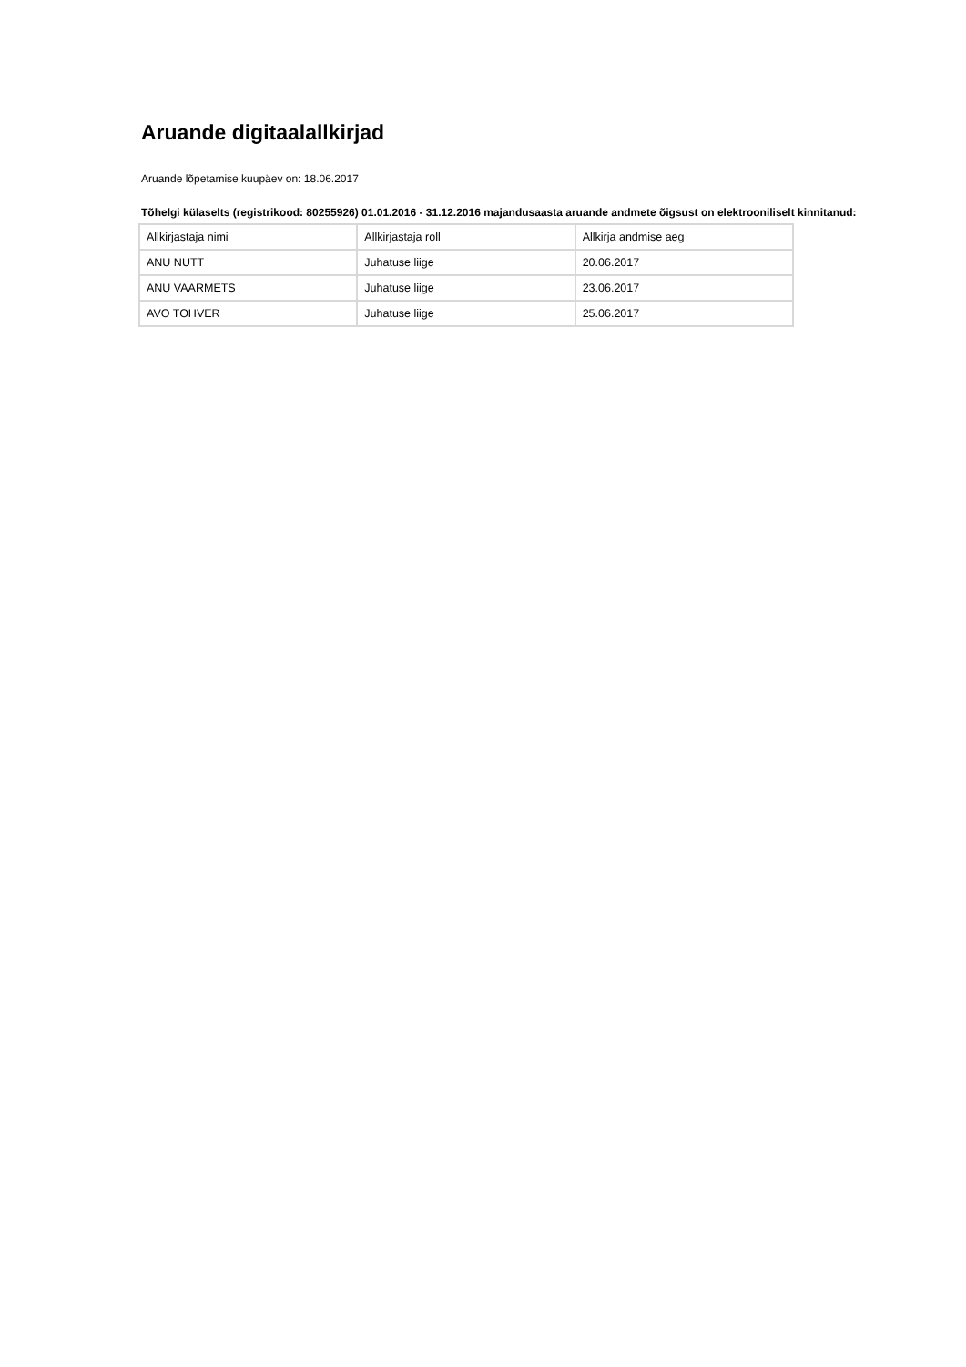Aruande digitaalallkirjad
Aruande lõpetamise kuupäev on: 18.06.2017
Tõhelgi külaselts (registrikood: 80255926) 01.01.2016 - 31.12.2016 majandusaasta aruande andmete õigsust on elektrooniliselt kinnitanud:
| Allkirjastaja nimi | Allkirjastaja roll | Allkirja andmise aeg |
| --- | --- | --- |
| ANU NUTT | Juhatuse liige | 20.06.2017 |
| ANU VAARMETS | Juhatuse liige | 23.06.2017 |
| AVO TOHVER | Juhatuse liige | 25.06.2017 |